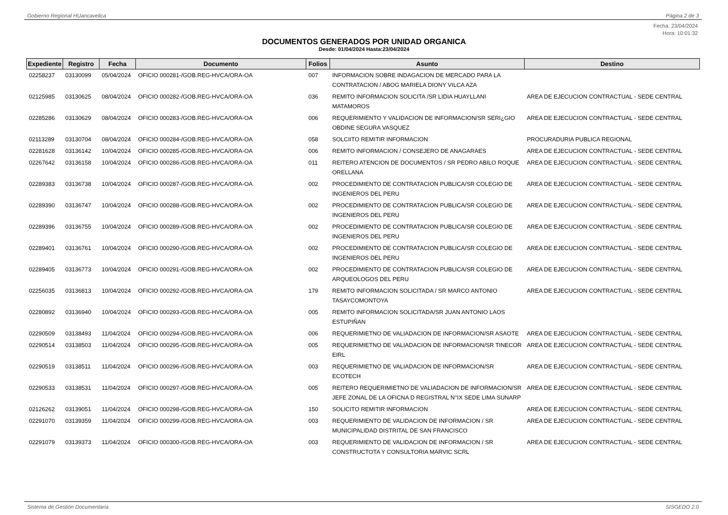Gobierno Regional HUancavelica Página 2 de 3
Fecha: 23/04/2024
Hora: 10:01:32
DOCUMENTOS GENERADOS POR UNIDAD ORGANICA
Desde: 01/04/2024 Hasta:23/04/2024
| Expediente | Registro | Fecha | Documento | Folios | Asunto | Destino |
| --- | --- | --- | --- | --- | --- | --- |
| 02258237 | 03130099 | 05/04/2024 | OFICIO 000281-/GOB.REG-HVCA/ORA-OA | 007 | INFORMACION SOBRE INDAGACION DE MERCADO PARA LA CONTRATACION / ABOG MARIELA DIONY VILCA AZA | |
| 02125985 | 03130625 | 08/04/2024 | OFICIO 000282-/GOB.REG-HVCA/ORA-OA | 036 | REMITO INFORMACION SOLICITA /SR LIDIA HUAYLLANI MATAMOROS | AREA DE EJECUCION CONTRACTUAL - SEDE CENTRAL |
| 02285286 | 03130629 | 08/04/2024 | OFICIO 000283-/GOB.REG-HVCA/ORA-OA | 006 | REQUERIMIENTO Y VALIDACION DE INFORMACION/SR SERI¿GIO OBDINE SEGURA VASQUEZ | AREA DE EJECUCION CONTRACTUAL - SEDE CENTRAL |
| 02113289 | 03130704 | 08/04/2024 | OFICIO 000284-/GOB.REG-HVCA/ORA-OA | 058 | SOLCIITO REMITIR INFORMACION | PROCURADURIA PUBLICA REGIONAL |
| 02281628 | 03136142 | 10/04/2024 | OFICIO 000285-/GOB.REG-HVCA/ORA-OA | 006 | REMITO INFORMACION / CONSEJERO DE ANAGARAES | AREA DE EJECUCION CONTRACTUAL - SEDE CENTRAL |
| 02267642 | 03136158 | 10/04/2024 | OFICIO 000286-/GOB.REG-HVCA/ORA-OA | 011 | REITERO ATENCION DE DOCUMENTOS / SR PEDRO ABILO ROQUE ORELLANA | AREA DE EJECUCION CONTRACTUAL - SEDE CENTRAL |
| 02289383 | 03136738 | 10/04/2024 | OFICIO 000287-/GOB.REG-HVCA/ORA-OA | 002 | PROCEDIMIENTO DE CONTRATACION PUBLICA/SR COLEGIO DE INGENIEROS DEL PERU | AREA DE EJECUCION CONTRACTUAL - SEDE CENTRAL |
| 02289390 | 03136747 | 10/04/2024 | OFICIO 000288-/GOB.REG-HVCA/ORA-OA | 002 | PROCEDIMIENTO DE CONTRATACION PUBLICA/SR COLEGIO DE INGENIEROS DEL PERU | AREA DE EJECUCION CONTRACTUAL - SEDE CENTRAL |
| 02289396 | 03136755 | 10/04/2024 | OFICIO 000289-/GOB.REG-HVCA/ORA-OA | 002 | PROCEDIMIENTO DE CONTRATACION PUBLICA/SR COLEGIO DE INGENIEROS DEL PERU | AREA DE EJECUCION CONTRACTUAL - SEDE CENTRAL |
| 02289401 | 03136761 | 10/04/2024 | OFICIO 000290-/GOB.REG-HVCA/ORA-OA | 002 | PROCEDIMIENTO DE CONTRATACION PUBLICA/SR COLEGIO DE INGENIEROS DEL PERU | AREA DE EJECUCION CONTRACTUAL - SEDE CENTRAL |
| 02289405 | 03136773 | 10/04/2024 | OFICIO 000291-/GOB.REG-HVCA/ORA-OA | 002 | PROCEDIMIENTO DE CONTRATACION PUBLICA/SR COLEGIO DE ARQUEOLOGOS DEL PERU | AREA DE EJECUCION CONTRACTUAL - SEDE CENTRAL |
| 02256035 | 03136813 | 10/04/2024 | OFICIO 000292-/GOB.REG-HVCA/ORA-OA | 179 | REMITO INFORMACION SOLICITADA / SR MARCO ANTONIO TASAYCOMONTOYA | AREA DE EJECUCION CONTRACTUAL - SEDE CENTRAL |
| 02280892 | 03136940 | 10/04/2024 | OFICIO 000293-/GOB.REG-HVCA/ORA-OA | 005 | REMITO INFORMACION SOLICITADA/SR JUAN ANTONIO LAOS ESTUPIÑAN | |
| 02290509 | 03138493 | 11/04/2024 | OFICIO 000294-/GOB.REG-HVCA/ORA-OA | 006 | REQUERIMIETNO DE VALIADACION DE INFORMACION/SR ASAOTE | AREA DE EJECUCION CONTRACTUAL - SEDE CENTRAL |
| 02290514 | 03138503 | 11/04/2024 | OFICIO 000295-/GOB.REG-HVCA/ORA-OA | 005 | REQUERIMIETNO DE VALIADACION DE INFORMACION/SR TINECOR EIRL | AREA DE EJECUCION CONTRACTUAL - SEDE CENTRAL |
| 02290519 | 03138511 | 11/04/2024 | OFICIO 000296-/GOB.REG-HVCA/ORA-OA | 003 | REQUERIMIETNO DE VALIADACION DE INFORMACION/SR ECOTECH | AREA DE EJECUCION CONTRACTUAL - SEDE CENTRAL |
| 02290533 | 03138531 | 11/04/2024 | OFICIO 000297-/GOB.REG-HVCA/ORA-OA | 005 | REITERO REQUERIMIETNO DE VALIADACION DE INFORMACION/SR JEFE ZONAL DE LA OFICNA D REGISTRAL N°IX SEDE LIMA SUNARP | AREA DE EJECUCION CONTRACTUAL - SEDE CENTRAL |
| 02126262 | 03139051 | 11/04/2024 | OFICIO 000298-/GOB.REG-HVCA/ORA-OA | 150 | SOLICITO REMITIR INFORMACION | AREA DE EJECUCION CONTRACTUAL - SEDE CENTRAL |
| 02291070 | 03139359 | 11/04/2024 | OFICIO 000299-/GOB.REG-HVCA/ORA-OA | 003 | REQUERIMIENTO DE VALIDACION DE INFORMACION / SR MUNICIPALIDAD DISTRITAL DE SAN FRANCISCO | AREA DE EJECUCION CONTRACTUAL - SEDE CENTRAL |
| 02291079 | 03139373 | 11/04/2024 | OFICIO 000300-/GOB.REG-HVCA/ORA-OA | 003 | REQUERIMIENTO DE VALIDACION DE INFORMACION / SR CONSTRUCTOTA Y CONSULTORIA MARVIC SCRL | AREA DE EJECUCION CONTRACTUAL - SEDE CENTRAL |
Sistema de Gestión Documentaria SISGEDO 2.0